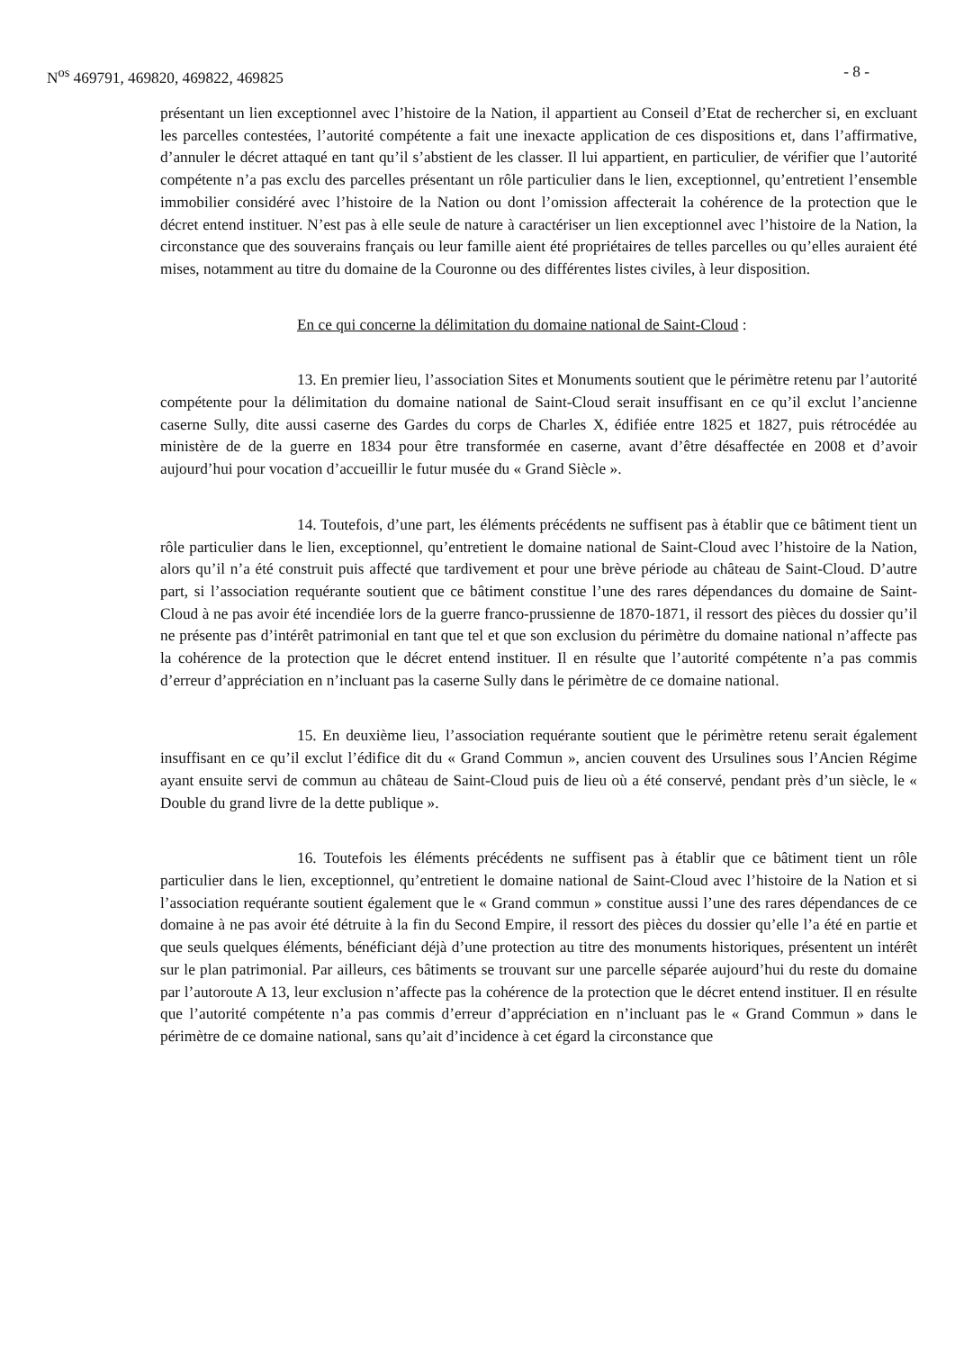N<sup>os</sup> 469791, 469820, 469822, 469825 - 8 -
présentant un lien exceptionnel avec l’histoire de la Nation, il appartient au Conseil d’Etat de rechercher si, en excluant les parcelles contestées, l’autorité compétente a fait une inexacte application de ces dispositions et, dans l’affirmative, d’annuler le décret attaqué en tant qu’il s’abstient de les classer. Il lui appartient, en particulier, de vérifier que l’autorité compétente n’a pas exclu des parcelles présentant un rôle particulier dans le lien, exceptionnel, qu’entretient l’ensemble immobilier considéré avec l’histoire de la Nation ou dont l’omission affecterait la cohérence de la protection que le décret entend instituer. N’est pas à elle seule de nature à caractériser un lien exceptionnel avec l’histoire de la Nation, la circonstance que des souverains français ou leur famille aient été propriétaires de telles parcelles ou qu’elles auraient été mises, notamment au titre du domaine de la Couronne ou des différentes listes civiles, à leur disposition.
En ce qui concerne la délimitation du domaine national de Saint-Cloud :
13. En premier lieu, l’association Sites et Monuments soutient que le périmètre retenu par l’autorité compétente pour la délimitation du domaine national de Saint-Cloud serait insuffisant en ce qu’il exclut l’ancienne caserne Sully, dite aussi caserne des Gardes du corps de Charles X, édifiée entre 1825 et 1827, puis rétrocédée au ministère de de la guerre en 1834 pour être transformée en caserne, avant d’être désaffectée en 2008 et d’avoir aujourd’hui pour vocation d’accueillir le futur musée du « Grand Siècle ».
14. Toutefois, d’une part, les éléments précédents ne suffisent pas à établir que ce bâtiment tient un rôle particulier dans le lien, exceptionnel, qu’entretient le domaine national de Saint-Cloud avec l’histoire de la Nation, alors qu’il n’a été construit puis affecté que tardivement et pour une brève période au château de Saint-Cloud. D’autre part, si l’association requérante soutient que ce bâtiment constitue l’une des rares dépendances du domaine de Saint-Cloud à ne pas avoir été incendiée lors de la guerre franco-prussienne de 1870-1871, il ressort des pièces du dossier qu’il ne présente pas d’intérêt patrimonial en tant que tel et que son exclusion du périmètre du domaine national n’affecte pas la cohérence de la protection que le décret entend instituer. Il en résulte que l’autorité compétente n’a pas commis d’erreur d’appréciation en n’incluant pas la caserne Sully dans le périmètre de ce domaine national.
15. En deuxième lieu, l’association requérante soutient que le périmètre retenu serait également insuffisant en ce qu’il exclut l’édifice dit du « Grand Commun », ancien couvent des Ursulines sous l’Ancien Régime ayant ensuite servi de commun au château de Saint-Cloud puis de lieu où a été conservé, pendant près d’un siècle, le « Double du grand livre de la dette publique ».
16. Toutefois les éléments précédents ne suffisent pas à établir que ce bâtiment tient un rôle particulier dans le lien, exceptionnel, qu’entretient le domaine national de Saint-Cloud avec l’histoire de la Nation et si l’association requérante soutient également que le « Grand commun » constitue aussi l’une des rares dépendances de ce domaine à ne pas avoir été détruite à la fin du Second Empire, il ressort des pièces du dossier qu’elle l’a été en partie et que seuls quelques éléments, bénéficiant déjà d’une protection au titre des monuments historiques, présentent un intérêt sur le plan patrimonial. Par ailleurs, ces bâtiments se trouvant sur une parcelle séparée aujourd’hui du reste du domaine par l’autoroute A 13, leur exclusion n’affecte pas la cohérence de la protection que le décret entend instituer. Il en résulte que l’autorité compétente n’a pas commis d’erreur d’appréciation en n’incluant pas le « Grand Commun » dans le périmètre de ce domaine national, sans qu’ait d’incidence à cet égard la circonstance que